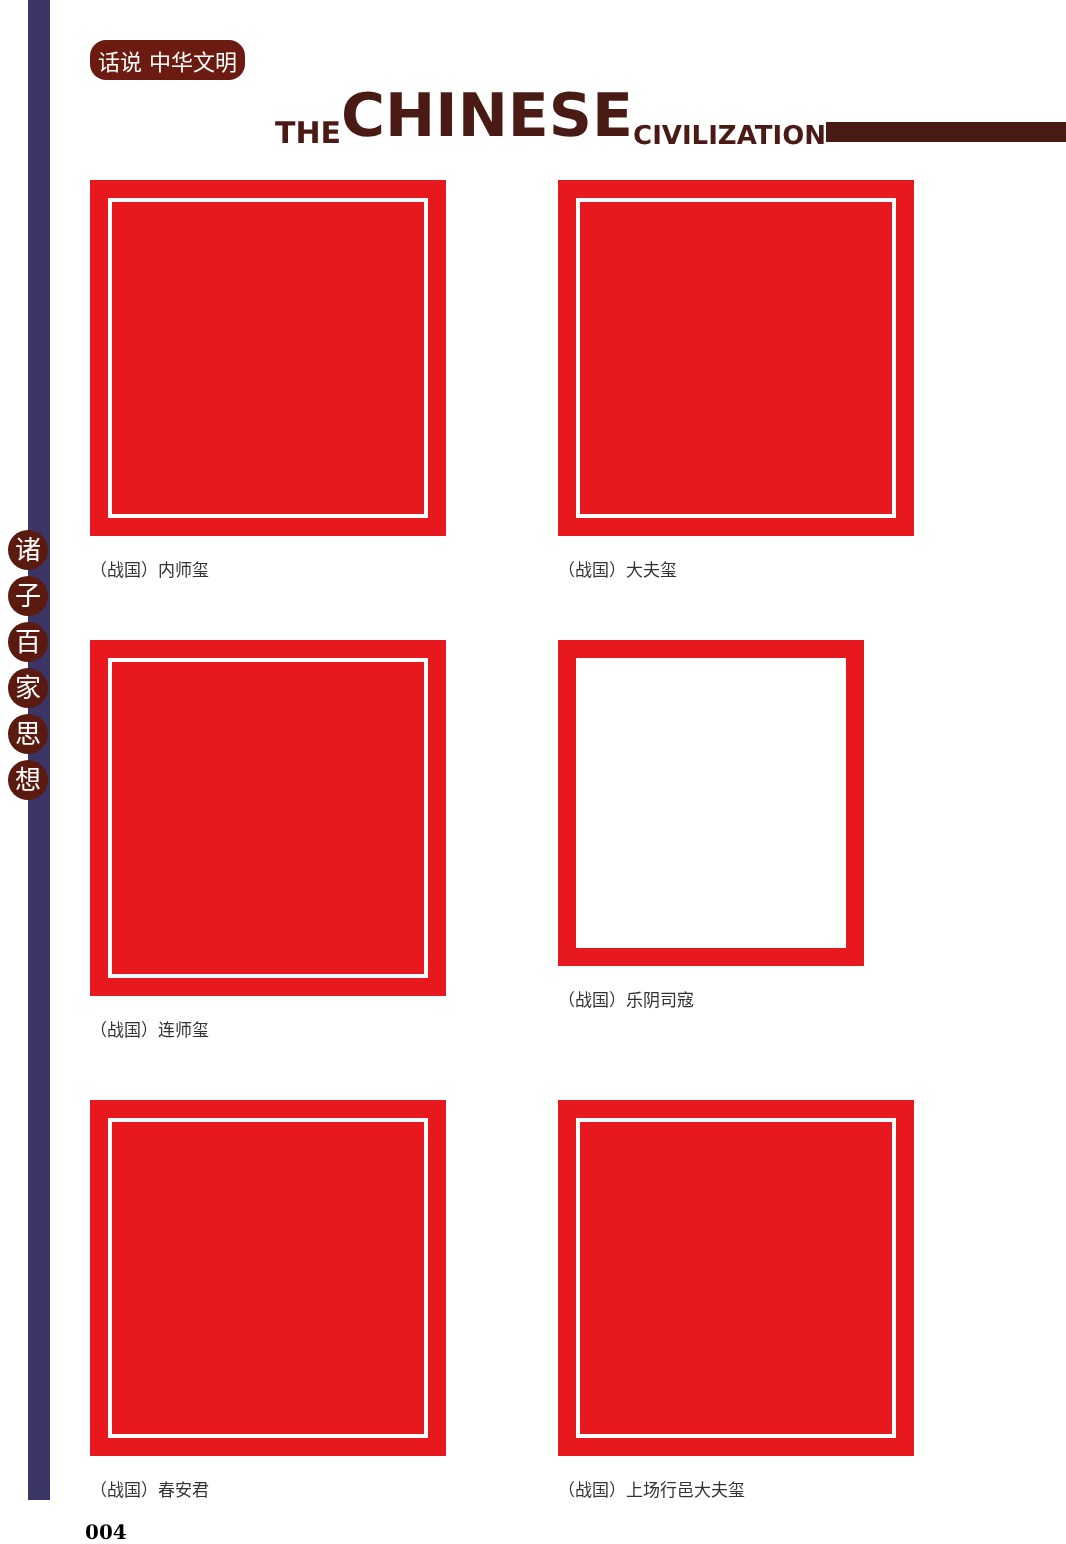诸
子
百
家
思
想
话说 中华文明 THE CHINESE CIVILIZATION
（战国）内师玺
（战国）大夫玺
（战国）连师玺
（战国）乐阴司寇
（战国）春安君
（战国）上场行邑大夫玺
004